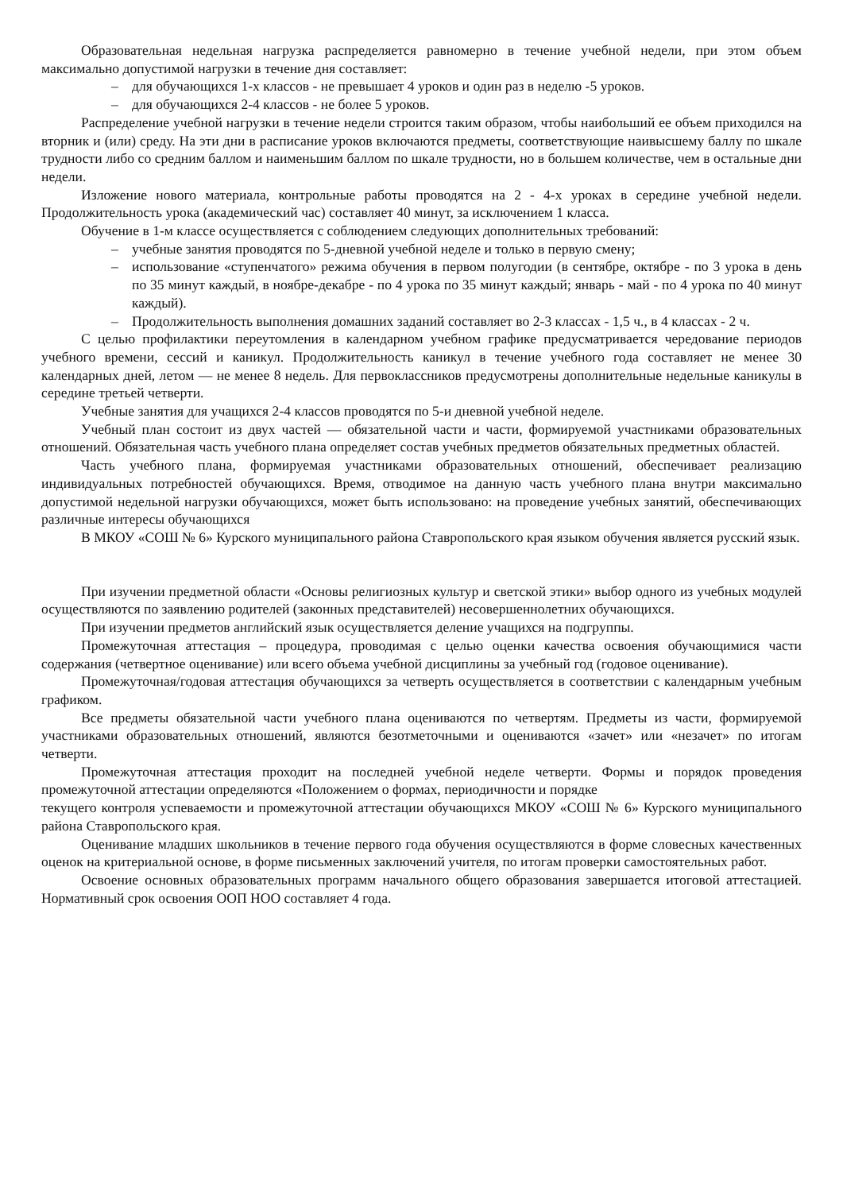Образовательная недельная нагрузка распределяется равномерно в течение учебной недели, при этом объем максимально допустимой нагрузки в течение дня составляет:
– для обучающихся 1-х классов - не превышает 4 уроков и один раз в неделю -5 уроков.
– для обучающихся 2-4 классов - не более 5 уроков.
Распределение учебной нагрузки в течение недели строится таким образом, чтобы наибольший ее объем приходился на вторник и (или) среду. На эти дни в расписание уроков включаются предметы, соответствующие наивысшему баллу по шкале трудности либо со средним баллом и наименьшим баллом по шкале трудности, но в большем количестве, чем в остальные дни недели.
Изложение нового материала, контрольные работы проводятся на 2 - 4-х уроках в середине учебной недели. Продолжительность урока (академический час) составляет 40 минут, за исключением 1 класса.
Обучение в 1-м классе осуществляется с соблюдением следующих дополнительных требований:
– учебные занятия проводятся по 5-дневной учебной неделе и только в первую смену;
– использование «ступенчатого» режима обучения в первом полугодии (в сентябре, октябре - по 3 урока в день по 35 минут каждый, в ноябре-декабре - по 4 урока по 35 минут каждый; январь - май - по 4 урока по 40 минут каждый).
– Продолжительность выполнения домашних заданий составляет во 2-3 классах - 1,5 ч., в 4 классах - 2 ч.
С целью профилактики переутомления в календарном учебном графике предусматривается чередование периодов учебного времени, сессий и каникул. Продолжительность каникул в течение учебного года составляет не менее 30 календарных дней, летом — не менее 8 недель. Для первоклассников предусмотрены дополнительные недельные каникулы в середине третьей четверти.
Учебные занятия для учащихся 2-4 классов проводятся по 5-и дневной учебной неделе.
Учебный план состоит из двух частей — обязательной части и части, формируемой участниками образовательных отношений. Обязательная часть учебного плана определяет состав учебных предметов обязательных предметных областей.
Часть учебного плана, формируемая участниками образовательных отношений, обеспечивает реализацию индивидуальных потребностей обучающихся. Время, отводимое на данную часть учебного плана внутри максимально допустимой недельной нагрузки обучающихся, может быть использовано: на проведение учебных занятий, обеспечивающих различные интересы обучающихся
В МКОУ «СОШ № 6» Курского муниципального района Ставропольского края языком обучения является русский язык.
При изучении предметной области «Основы религиозных культур и светской этики» выбор одного из учебных модулей осуществляются по заявлению родителей (законных представителей) несовершеннолетних обучающихся.
При изучении предметов английский язык осуществляется деление учащихся на подгруппы.
Промежуточная аттестация – процедура, проводимая с целью оценки качества освоения обучающимися части содержания (четвертное оценивание) или всего объема учебной дисциплины за учебный год (годовое оценивание).
Промежуточная/годовая аттестация обучающихся за четверть осуществляется в соответствии с календарным учебным графиком.
Все предметы обязательной части учебного плана оцениваются по четвертям. Предметы из части, формируемой участниками образовательных отношений, являются безотметочными и оцениваются «зачет» или «незачет» по итогам четверти.
Промежуточная аттестация проходит на последней учебной неделе четверти. Формы и порядок проведения промежуточной аттестации определяются «Положением о формах, периодичности и порядке
текущего контроля успеваемости и промежуточной аттестации обучающихся МКОУ «СОШ № 6» Курского муниципального района Ставропольского края.
Оценивание младших школьников в течение первого года обучения осуществляются в форме словесных качественных оценок на критериальной основе, в форме письменных заключений учителя, по итогам проверки самостоятельных работ.
Освоение основных образовательных программ начального общего образования завершается итоговой аттестацией. Нормативный срок освоения ООП НОО составляет 4 года.